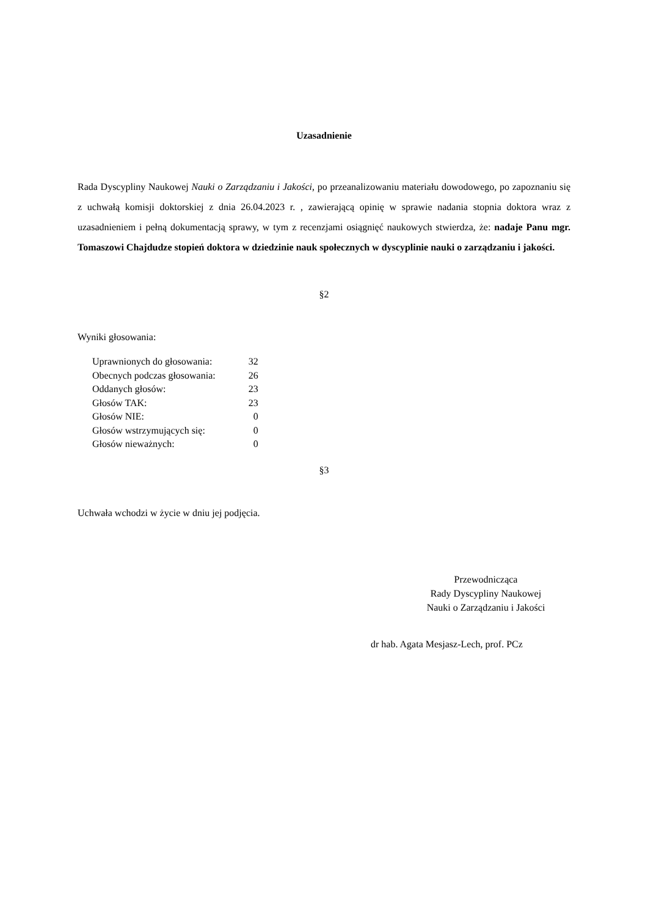Uzasadnienie
Rada Dyscypliny Naukowej Nauki o Zarządzaniu i Jakości, po przeanalizowaniu materiału dowodowego, po zapoznaniu się z uchwałą komisji doktorskiej z dnia 26.04.2023 r. , zawierającą opinię w sprawie nadania stopnia doktora wraz z uzasadnieniem i pełną dokumentacją sprawy, w tym z recenzjami osiągnięć naukowych stwierdza, że: nadaje Panu mgr. Tomaszowi Chajdudze stopień doktora w dziedzinie nauk społecznych w dyscyplinie nauki o zarządzaniu i jakości.
§2
Wyniki głosowania:
| Uprawnionych do głosowania: | 32 |
| Obecnych podczas głosowania: | 26 |
| Oddanych głosów: | 23 |
| Głosów TAK: | 23 |
| Głosów NIE: | 0 |
| Głosów wstrzymujących się: | 0 |
| Głosów nieważnych: | 0 |
§3
Uchwała wchodzi w życie w dniu jej podjęcia.
Przewodnicząca
Rady Dyscypliny Naukowej
Nauki o Zarządzaniu i Jakości
dr hab. Agata Mesjasz-Lech, prof. PCz